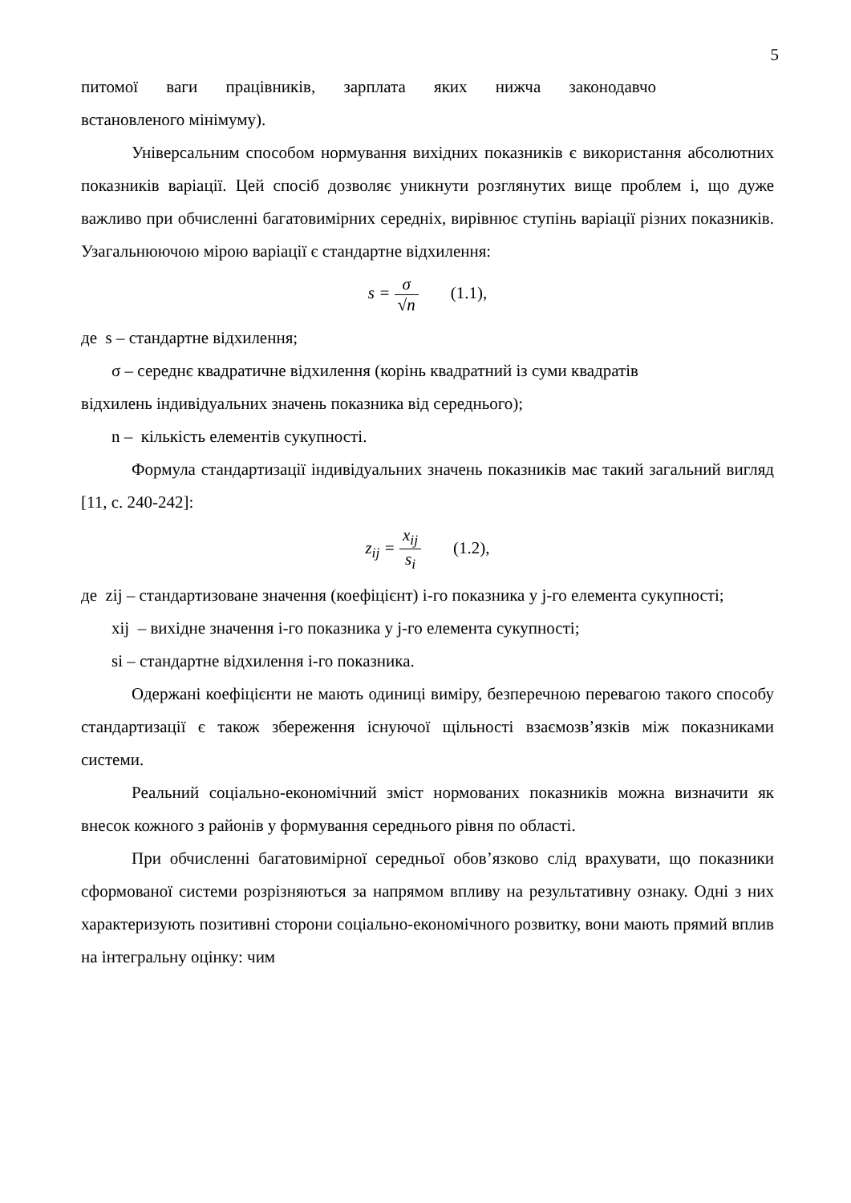5
питомої ваги працівників, зарплата яких нижча законодавчо
встановленого мінімуму).
Універсальним способом нормування вихідних показників є використання абсолютних показників варіації. Цей спосіб дозволяє уникнути розглянутих вище проблем і, що дуже важливо при обчисленні багатовимірних середніх, вирівнює ступінь варіації різних показників. Узагальнюючою мірою варіації є стандартне відхилення:
s = σ √n (1.1),
де s – стандартне відхилення;
σ – середнє квадратичне відхилення (корінь квадратний із суми квадратів
відхилень індивідуальних значень показника від середнього);
n – кількість елементів сукупності.
Формула стандартизації індивідуальних значень показників має такий загальний вигляд [11, с. 240-242]:
z<sub>ij</sub> = x<sub>ij</sub> s<sub>i</sub> (1.2),
де zij – стандартизоване значення (коефіцієнт) і-го показника у j-го елемента сукупності;
xij – вихідне значення і-го показника у j-го елемента сукупності;
si – стандартне відхилення і-го показника.
Одержані коефіцієнти не мають одиниці виміру, безперечною перевагою такого способу стандартизації є також збереження існуючої щільності взаємозв’язків між показниками системи.
Реальний соціально-економічний зміст нормованих показників можна визначити як внесок кожного з районів у формування середнього рівня по області.
При обчисленні багатовимірної середньої обов’язково слід врахувати, що показники сформованої системи розрізняються за напрямом впливу на результативну ознаку. Одні з них характеризують позитивні сторони соціально-економічного розвитку, вони мають прямий вплив на інтегральну оцінку: чим